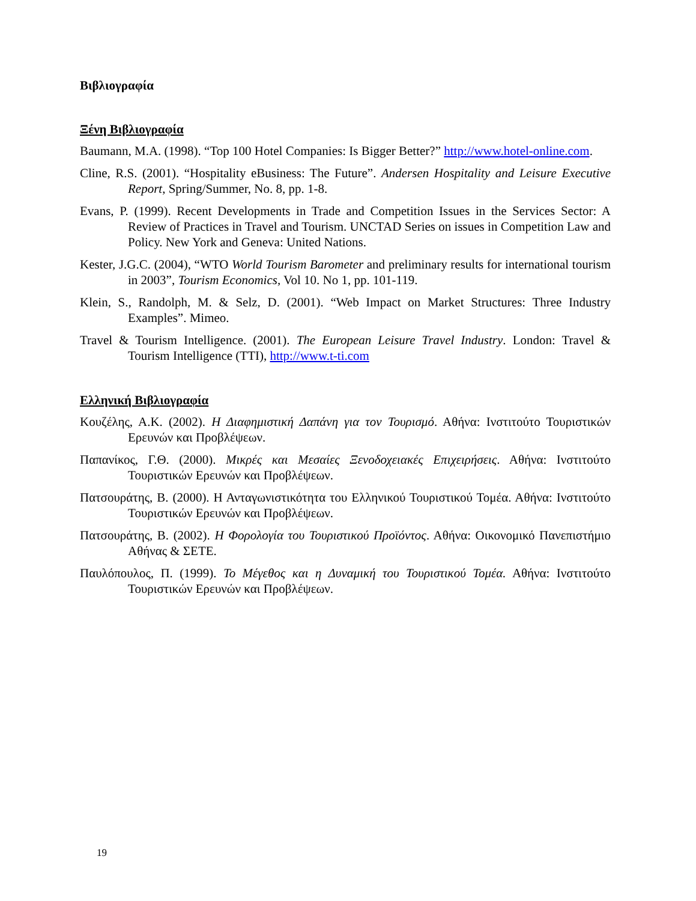Βιβλιογραφία
Ξένη Βιβλιογραφία
Baumann, M.A. (1998). “Top 100 Hotel Companies: Is Bigger Better?” http://www.hotel-online.com.
Cline, R.S. (2001). “Hospitality eBusiness: The Future”. Andersen Hospitality and Leisure Executive Report, Spring/Summer, No. 8, pp. 1-8.
Evans, P. (1999). Recent Developments in Trade and Competition Issues in the Services Sector: A Review of Practices in Travel and Tourism. UNCTAD Series on issues in Competition Law and Policy. New York and Geneva: United Nations.
Kester, J.G.C. (2004), “WTO World Tourism Barometer and preliminary results for international tourism in 2003”, Tourism Economics, Vol 10. No 1, pp. 101-119.
Klein, S., Randolph, M. & Selz, D. (2001). “Web Impact on Market Structures: Three Industry Examples”. Mimeo.
Travel & Tourism Intelligence. (2001). The European Leisure Travel Industry. London: Travel & Tourism Intelligence (TTI), http://www.t-ti.com
Ελληνική Βιβλιογραφία
Κουζέλης, Α.Κ. (2002). Η Διαφημιστική Δαπάνη για τον Τουρισμό. Αθήνα: Ινστιτούτο Τουριστικών Ερευνών και Προβλέψεων.
Παπανίκος, Γ.Θ. (2000). Μικρές και Μεσαίες Ξενοδοχειακές Επιχειρήσεις. Αθήνα: Ινστιτούτο Τουριστικών Ερευνών και Προβλέψεων.
Πατσουράτης, Β. (2000). Η Ανταγωνιστικότητα του Ελληνικού Τουριστικού Τομέα. Αθήνα: Ινστιτούτο Τουριστικών Ερευνών και Προβλέψεων.
Πατσουράτης, Β. (2002). Η Φορολογία του Τουριστικού Προϊόντος. Αθήνα: Οικονομικό Πανεπιστήμιο Αθήνας & ΣΕΤΕ.
Παυλόπουλος, Π. (1999). Το Μέγεθος και η Δυναμική του Τουριστικού Τομέα. Αθήνα: Ινστιτούτο Τουριστικών Ερευνών και Προβλέψεων.
19